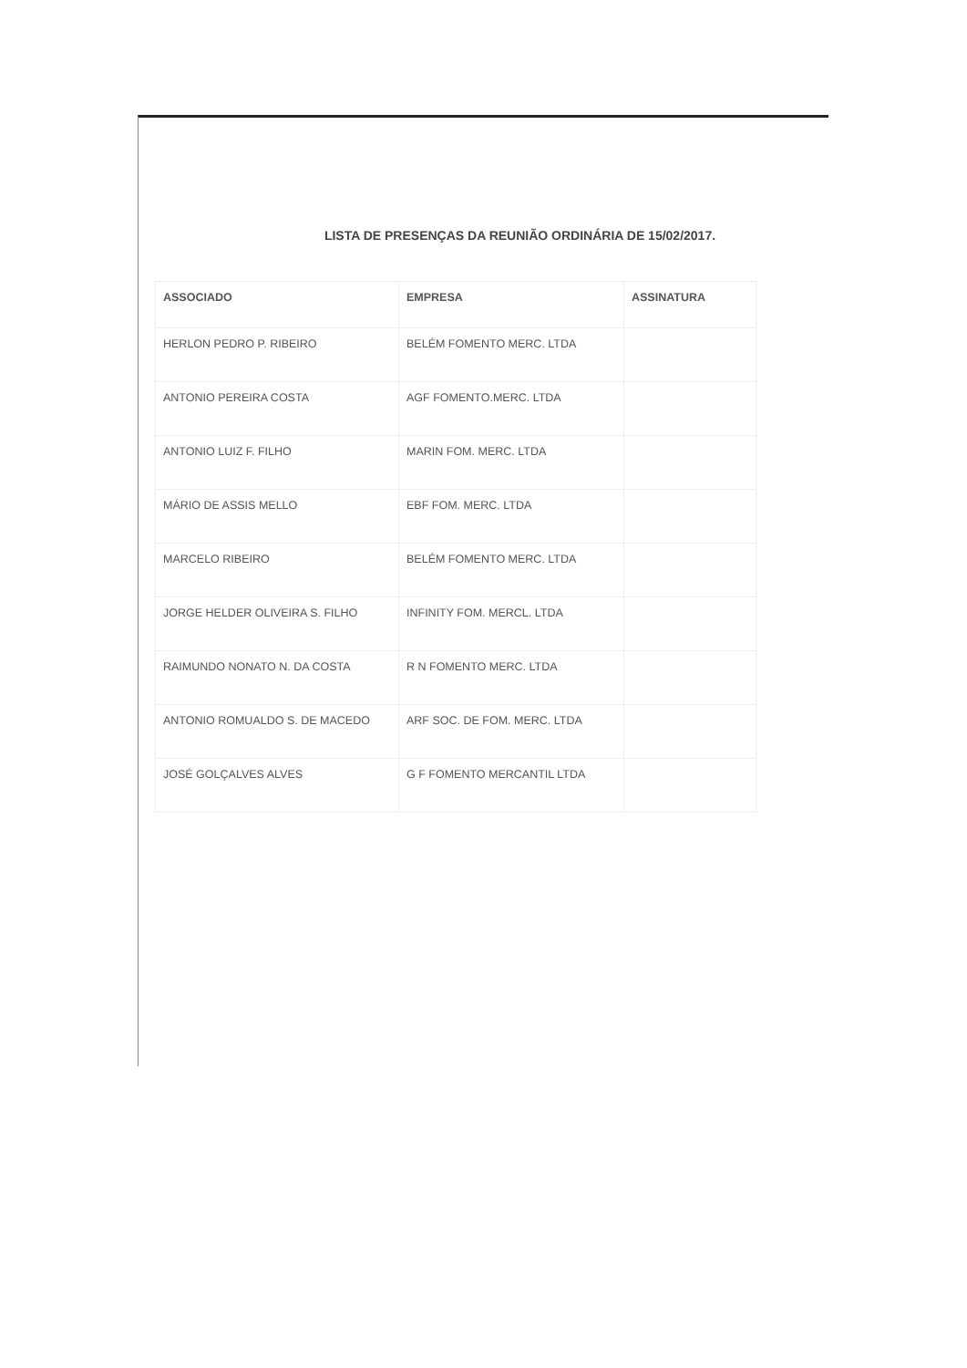LISTA DE PRESENÇAS DA REUNIÃO ORDINÁRIA DE 15/02/2017.
| ASSOCIADO | EMPRESA | ASSINATURA |
| --- | --- | --- |
| HERLON PEDRO P. RIBEIRO | BELÉM FOMENTO MERC. LTDA | |
| ANTONIO PEREIRA COSTA | AGF FOMENTO.MERC. LTDA | |
| ANTONIO LUIZ F. FILHO | MARIN FOM. MERC. LTDA | |
| MÁRIO DE ASSIS MELLO | EBF FOM. MERC. LTDA | |
| MARCELO RIBEIRO | BELÉM FOMENTO MERC. LTDA | |
| JORGE HELDER OLIVEIRA S. FILHO | INFINITY FOM. MERCL. LTDA | |
| RAIMUNDO NONATO N. DA COSTA | R N FOMENTO MERC. LTDA | |
| ANTONIO ROMUALDO S. DE MACEDO | ARF SOC. DE FOM. MERC. LTDA | |
| JOSÉ GOLÇALVES ALVES | G F FOMENTO MERCANTIL LTDA | |